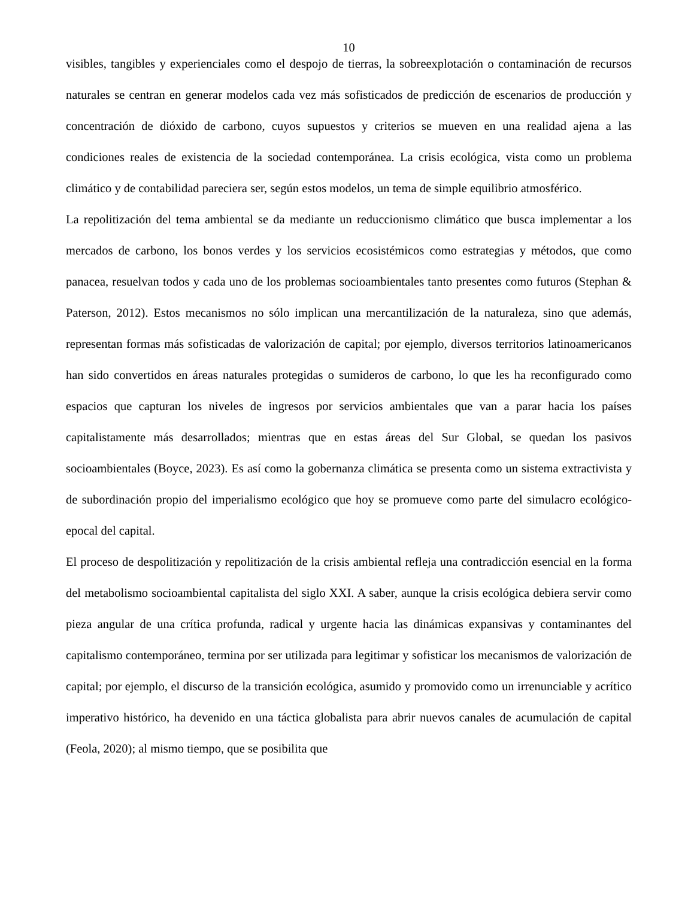10
visibles, tangibles y experienciales como el despojo de tierras, la sobreexplotación o contaminación de recursos naturales se centran en generar modelos cada vez más sofisticados de predicción de escenarios de producción y concentración de dióxido de carbono, cuyos supuestos y criterios se mueven en una realidad ajena a las condiciones reales de existencia de la sociedad contemporánea. La crisis ecológica, vista como un problema climático y de contabilidad pareciera ser, según estos modelos, un tema de simple equilibrio atmosférico.
La repolitización del tema ambiental se da mediante un reduccionismo climático que busca implementar a los mercados de carbono, los bonos verdes y los servicios ecosistémicos como estrategias y métodos, que como panacea, resuelvan todos y cada uno de los problemas socioambientales tanto presentes como futuros (Stephan & Paterson, 2012). Estos mecanismos no sólo implican una mercantilización de la naturaleza, sino que además, representan formas más sofisticadas de valorización de capital; por ejemplo, diversos territorios latinoamericanos han sido convertidos en áreas naturales protegidas o sumideros de carbono, lo que les ha reconfigurado como espacios que capturan los niveles de ingresos por servicios ambientales que van a parar hacia los países capitalistamente más desarrollados; mientras que en estas áreas del Sur Global, se quedan los pasivos socioambientales (Boyce, 2023). Es así como la gobernanza climática se presenta como un sistema extractivista y de subordinación propio del imperialismo ecológico que hoy se promueve como parte del simulacro ecológico-epocal del capital.
El proceso de despolitización y repolitización de la crisis ambiental refleja una contradicción esencial en la forma del metabolismo socioambiental capitalista del siglo XXI. A saber, aunque la crisis ecológica debiera servir como pieza angular de una crítica profunda, radical y urgente hacia las dinámicas expansivas y contaminantes del capitalismo contemporáneo, termina por ser utilizada para legitimar y sofisticar los mecanismos de valorización de capital; por ejemplo, el discurso de la transición ecológica, asumido y promovido como un irrenunciable y acrítico imperativo histórico, ha devenido en una táctica globalista para abrir nuevos canales de acumulación de capital (Feola, 2020); al mismo tiempo, que se posibilita que